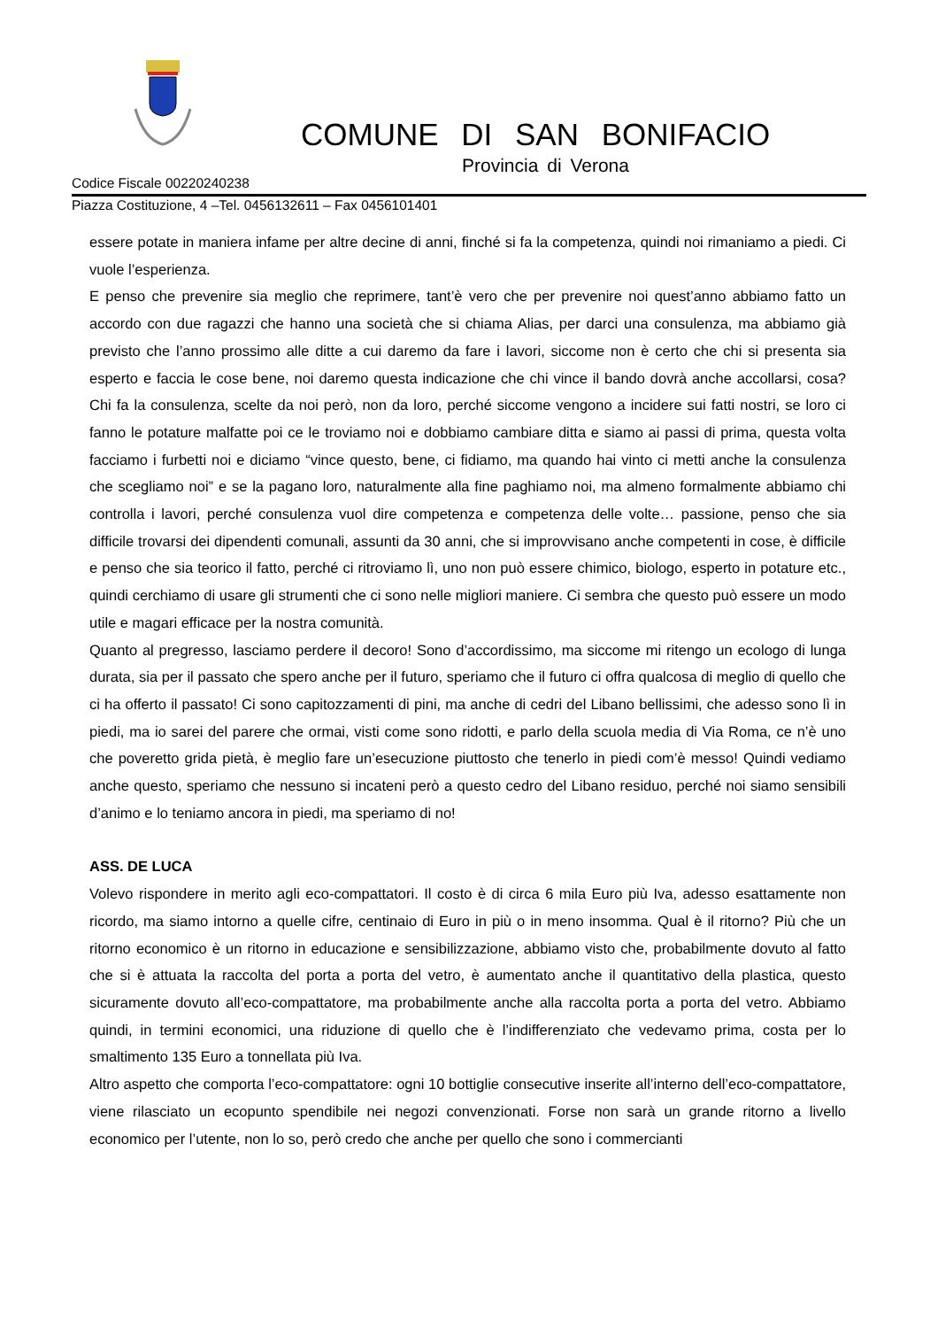COMUNE DI SAN BONIFACIO
Provincia di Verona
Codice Fiscale 00220240238
Piazza Costituzione, 4 –Tel. 0456132611 – Fax 0456101401
essere potate in maniera infame per altre decine di anni, finché si fa la competenza, quindi noi rimaniamo a piedi. Ci vuole l’esperienza.
E penso che prevenire sia meglio che reprimere, tant’è vero che per prevenire noi quest’anno abbiamo fatto un accordo con due ragazzi che hanno una società che si chiama Alias, per darci una consulenza, ma abbiamo già previsto che l’anno prossimo alle ditte a cui daremo da fare i lavori, siccome non è certo che chi si presenta sia esperto e faccia le cose bene, noi daremo questa indicazione che chi vince il bando dovrà anche accollarsi, cosa? Chi fa la consulenza, scelte da noi però, non da loro, perché siccome vengono a incidere sui fatti nostri, se loro ci fanno le potature malfatte poi ce le troviamo noi e dobbiamo cambiare ditta e siamo ai passi di prima, questa volta facciamo i furbetti noi e diciamo “vince questo, bene, ci fidiamo, ma quando hai vinto ci metti anche la consulenza che scegliamo noi” e se la pagano loro, naturalmente alla fine paghiamo noi, ma almeno formalmente abbiamo chi controlla i lavori, perché consulenza vuol dire competenza e competenza delle volte… passione, penso che sia difficile trovarsi dei dipendenti comunali, assunti da 30 anni, che si improvvisano anche competenti in cose, è difficile e penso che sia teorico il fatto, perché ci ritroviamo lì, uno non può essere chimico, biologo, esperto in potature etc., quindi cerchiamo di usare gli strumenti che ci sono nelle migliori maniere. Ci sembra che questo può essere un modo utile e magari efficace per la nostra comunità.
Quanto al pregresso, lasciamo perdere il decoro! Sono d’accordissimo, ma siccome mi ritengo un ecologo di lunga durata, sia per il passato che spero anche per il futuro, speriamo che il futuro ci offra qualcosa di meglio di quello che ci ha offerto il passato! Ci sono capitozzamenti di pini, ma anche di cedri del Libano bellissimi, che adesso sono lì in piedi, ma io sarei del parere che ormai, visti come sono ridotti, e parlo della scuola media di Via Roma, ce n’è uno che poveretto grida pietà, è meglio fare un’esecuzione piuttosto che tenerlo in piedi com’è messo! Quindi vediamo anche questo, speriamo che nessuno si incateni però a questo cedro del Libano residuo, perché noi siamo sensibili d’animo e lo teniamo ancora in piedi, ma speriamo di no!
ASS. DE LUCA
Volevo rispondere in merito agli eco-compattatori. Il costo è di circa 6 mila Euro più Iva, adesso esattamente non ricordo, ma siamo intorno a quelle cifre, centinaio di Euro in più o in meno insomma. Qual è il ritorno? Più che un ritorno economico è un ritorno in educazione e sensibilizzazione, abbiamo visto che, probabilmente dovuto al fatto che si è attuata la raccolta del porta a porta del vetro, è aumentato anche il quantitativo della plastica, questo sicuramente dovuto all’eco-compattatore, ma probabilmente anche alla raccolta porta a porta del vetro. Abbiamo quindi, in termini economici, una riduzione di quello che è l’indifferenziato che vedevamo prima, costa per lo smaltimento 135 Euro a tonnellata più Iva.
Altro aspetto che comporta l’eco-compattatore: ogni 10 bottiglie consecutive inserite all’interno dell’eco-compattatore, viene rilasciato un ecopunto spendibile nei negozi convenzionati. Forse non sarà un grande ritorno a livello economico per l’utente, non lo so, però credo che anche per quello che sono i commercianti